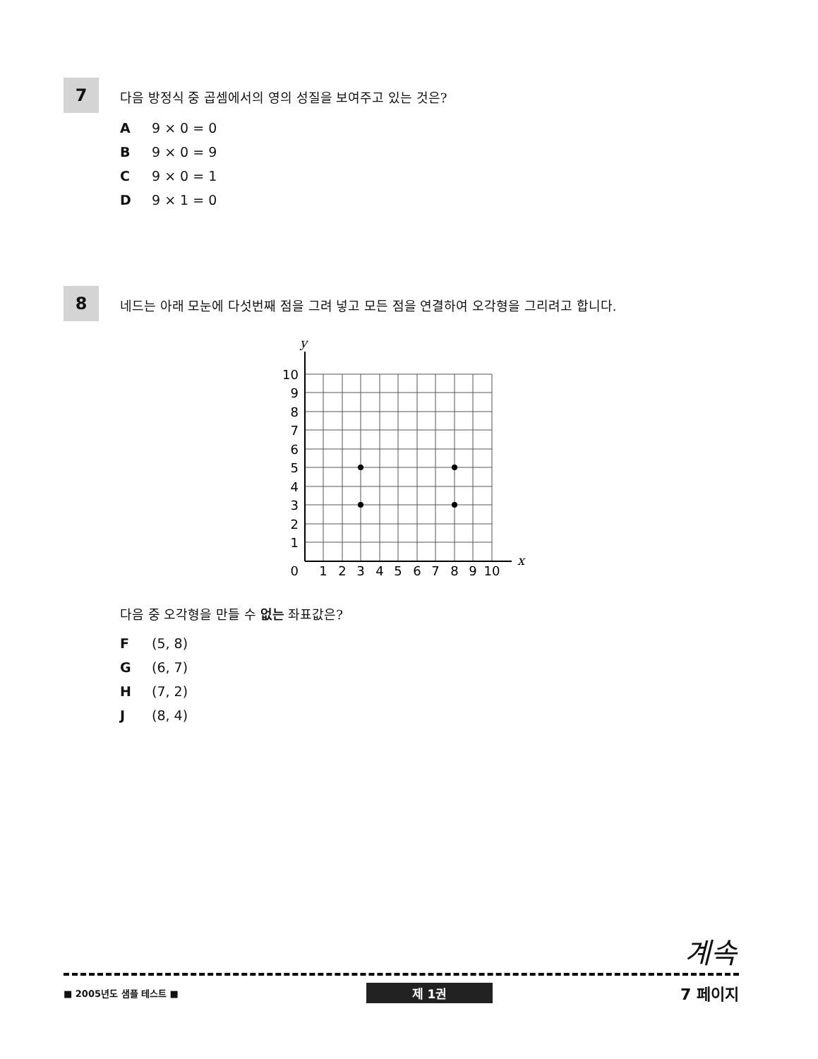7
다음 방정식 중 곱셈에서의 영의 성질을 보여주고 있는 것은?
A 9 × 0 = 0
B 9 × 0 = 9
C 9 × 0 = 1
D 9 × 1 = 0
8
네드는 아래 모눈에 다섯번째 점을 그려 넣고 모든 점을 연결하여 오각형을 그리려고 합니다.
y
x
10
9
8
7
6
5
4
3
2
1
0
1
2
3
4
5
6
7
8
9
10
다음 중 오각형을 만들 수 없는 좌표값은?
F (5, 8)
G (6, 7)
H (7, 2)
J (8, 4)
계속
■ 2005년도 샘플 테스트 ■ 제 1권 7 페이지